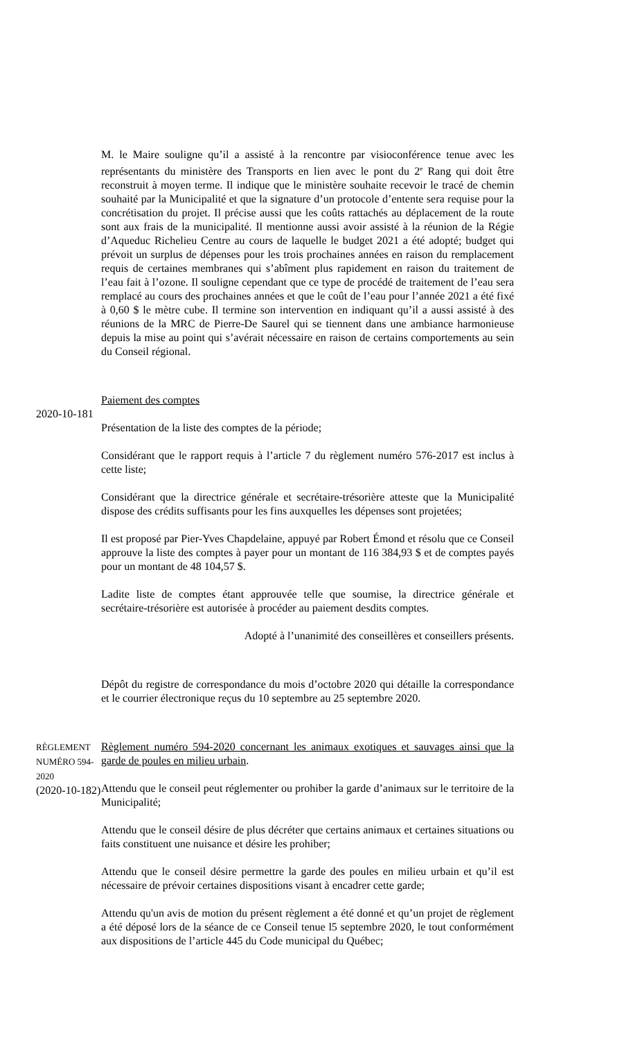M. le Maire souligne qu’il a assisté à la rencontre par visioconférence tenue avec les représentants du ministère des Transports en lien avec le pont du 2<sup>e</sup> Rang qui doit être reconstruit à moyen terme. Il indique que le ministère souhaite recevoir le tracé de chemin souhaité par la Municipalité et que la signature d’un protocole d’entente sera requise pour la concrétisation du projet. Il précise aussi que les coûts rattachés au déplacement de la route sont aux frais de la municipalité. Il mentionne aussi avoir assisté à la réunion de la Régie d’Aqueduc Richelieu Centre au cours de laquelle le budget 2021 a été adopté; budget qui prévoit un surplus de dépenses pour les trois prochaines années en raison du remplacement requis de certaines membranes qui s’abîment plus rapidement en raison du traitement de l’eau fait à l’ozone. Il souligne cependant que ce type de procédé de traitement de l’eau sera remplacé au cours des prochaines années et que le coût de l’eau pour l’année 2021 a été fixé à 0,60 $ le mètre cube. Il termine son intervention en indiquant qu’il a aussi assisté à des réunions de la MRC de Pierre-De Saurel qui se tiennent dans une ambiance harmonieuse depuis la mise au point qui s’avérait nécessaire en raison de certains comportements au sein du Conseil régional.
Paiement des comptes
2020-10-181
Présentation de la liste des comptes de la période;
Considérant que le rapport requis à l’article 7 du règlement numéro 576-2017 est inclus à cette liste;
Considérant que la directrice générale et secrétaire-trésorière atteste que la Municipalité dispose des crédits suffisants pour les fins auxquelles les dépenses sont projetées;
Il est proposé par Pier-Yves Chapdelaine, appuyé par Robert Émond et résolu que ce Conseil approuve la liste des comptes à payer pour un montant de 116 384,93 $ et de comptes payés pour un montant de 48 104,57 $.
Ladite liste de comptes étant approuvée telle que soumise, la directrice générale et secrétaire-trésorière est autorisée à procéder au paiement desdits comptes.
Adopté à l’unanimité des conseillères et conseillers présents.
Dépôt du registre de correspondance du mois d’octobre 2020 qui détaille la correspondance et le courrier électronique reçus du 10 septembre au 25 septembre 2020.
RÈGLEMENT
NUMÉRO 594-2020
(2020-10-182)
Règlement numéro 594-2020 concernant les animaux exotiques et sauvages ainsi que la garde de poules en milieu urbain.
Attendu que le conseil peut réglementer ou prohiber la garde d’animaux sur le territoire de la Municipalité;
Attendu que le conseil désire de plus décréter que certains animaux et certaines situations ou faits constituent une nuisance et désire les prohiber;
Attendu que le conseil désire permettre la garde des poules en milieu urbain et qu’il est nécessaire de prévoir certaines dispositions visant à encadrer cette garde;
Attendu qu'un avis de motion du présent règlement a été donné et qu’un projet de règlement a été déposé lors de la séance de ce Conseil tenue l5 septembre 2020, le tout conformément aux dispositions de l’article 445 du Code municipal du Québec;